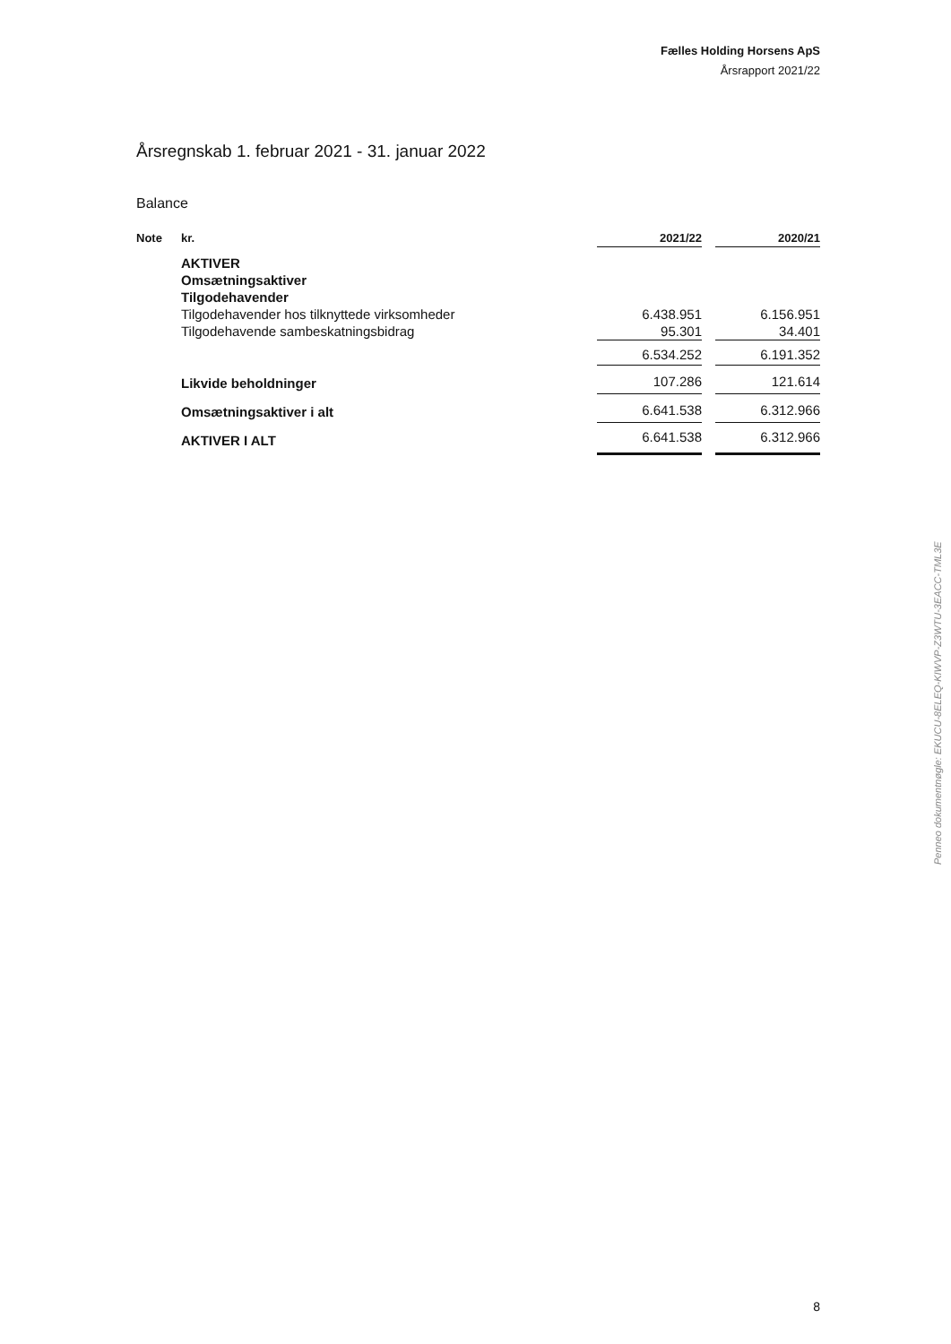Fælles Holding Horsens ApS
Årsrapport 2021/22
Årsregnskab 1. februar 2021 - 31. januar 2022
Balance
| Note | kr. | 2021/22 | | 2020/21 |
| --- | --- | --- | --- | --- |
| | AKTIVER | | | |
| | Omsætningsaktiver | | | |
| | Tilgodehavender | | | |
| | Tilgodehavender hos tilknyttede virksomheder | 6.438.951 | | 6.156.951 |
| | Tilgodehavende sambeskatningsbidrag | 95.301 | | 34.401 |
| | | 6.534.252 | | 6.191.352 |
| | Likvide beholdninger | 107.286 | | 121.614 |
| | Omsætningsaktiver i alt | 6.641.538 | | 6.312.966 |
| | AKTIVER I ALT | 6.641.538 | | 6.312.966 |
Penneo dokumentnøgle: EKUCU-8ELEQ-KIWVP-Z3WTU-3EACC-TML3E
8